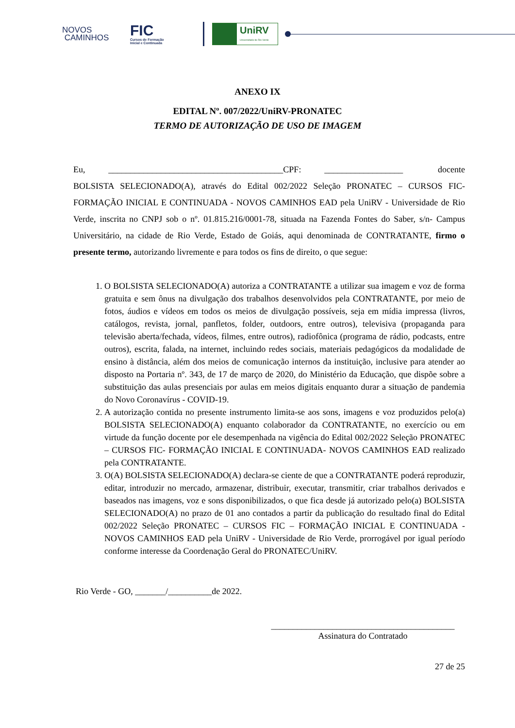NOVOS
CAMINHOS
FIC
Cursos de Formação
Inicial e Continuada
UniRV
Universidade de Rio Verde
ANEXO IX
EDITAL Nº. 007/2022/UniRV-PRONATEC
TERMO DE AUTORIZAÇÃO DE USO DE IMAGEM
Eu, ________________________________________CPF: __________________ docente BOLSISTA SELECIONADO(A), através do Edital 002/2022 Seleção PRONATEC – CURSOS FIC- FORMAÇÃO INICIAL E CONTINUADA - NOVOS CAMINHOS EAD pela UniRV - Universidade de Rio Verde, inscrita no CNPJ sob o nº. 01.815.216/0001-78, situada na Fazenda Fontes do Saber, s/n- Campus Universitário, na cidade de Rio Verde, Estado de Goiás, aqui denominada de CONTRATANTE, firmo o presente termo, autorizando livremente e para todos os fins de direito, o que segue:
1. O BOLSISTA SELECIONADO(A) autoriza a CONTRATANTE a utilizar sua imagem e voz de forma gratuita e sem ônus na divulgação dos trabalhos desenvolvidos pela CONTRATANTE, por meio de fotos, áudios e vídeos em todos os meios de divulgação possíveis, seja em mídia impressa (livros, catálogos, revista, jornal, panfletos, folder, outdoors, entre outros), televisiva (propaganda para televisão aberta/fechada, vídeos, filmes, entre outros), radiofônica (programa de rádio, podcasts, entre outros), escrita, falada, na internet, incluindo redes sociais, materiais pedagógicos da modalidade de ensino à distância, além dos meios de comunicação internos da instituição, inclusive para atender ao disposto na Portaria nº. 343, de 17 de março de 2020, do Ministério da Educação, que dispõe sobre a substituição das aulas presenciais por aulas em meios digitais enquanto durar a situação de pandemia do Novo Coronavírus - COVID-19.
2. A autorização contida no presente instrumento limita-se aos sons, imagens e voz produzidos pelo(a) BOLSISTA SELECIONADO(A) enquanto colaborador da CONTRATANTE, no exercício ou em virtude da função docente por ele desempenhada na vigência do Edital 002/2022 Seleção PRONATEC – CURSOS FIC- FORMAÇÃO INICIAL E CONTINUADA- NOVOS CAMINHOS EAD realizado pela CONTRATANTE.
3. O(A) BOLSISTA SELECIONADO(A) declara-se ciente de que a CONTRATANTE poderá reproduzir, editar, introduzir no mercado, armazenar, distribuir, executar, transmitir, criar trabalhos derivados e baseados nas imagens, voz e sons disponibilizados, o que fica desde já autorizado pelo(a) BOLSISTA SELECIONADO(A) no prazo de 01 ano contados a partir da publicação do resultado final do Edital 002/2022 Seleção PRONATEC – CURSOS FIC – FORMAÇÃO INICIAL E CONTINUADA - NOVOS CAMINHOS EAD pela UniRV - Universidade de Rio Verde, prorrogável por igual período conforme interesse da Coordenação Geral do PRONATEC/UniRV.
Rio Verde - GO, _______/__________de 2022.
__________________________________________
Assinatura do Contratado
27 de 25